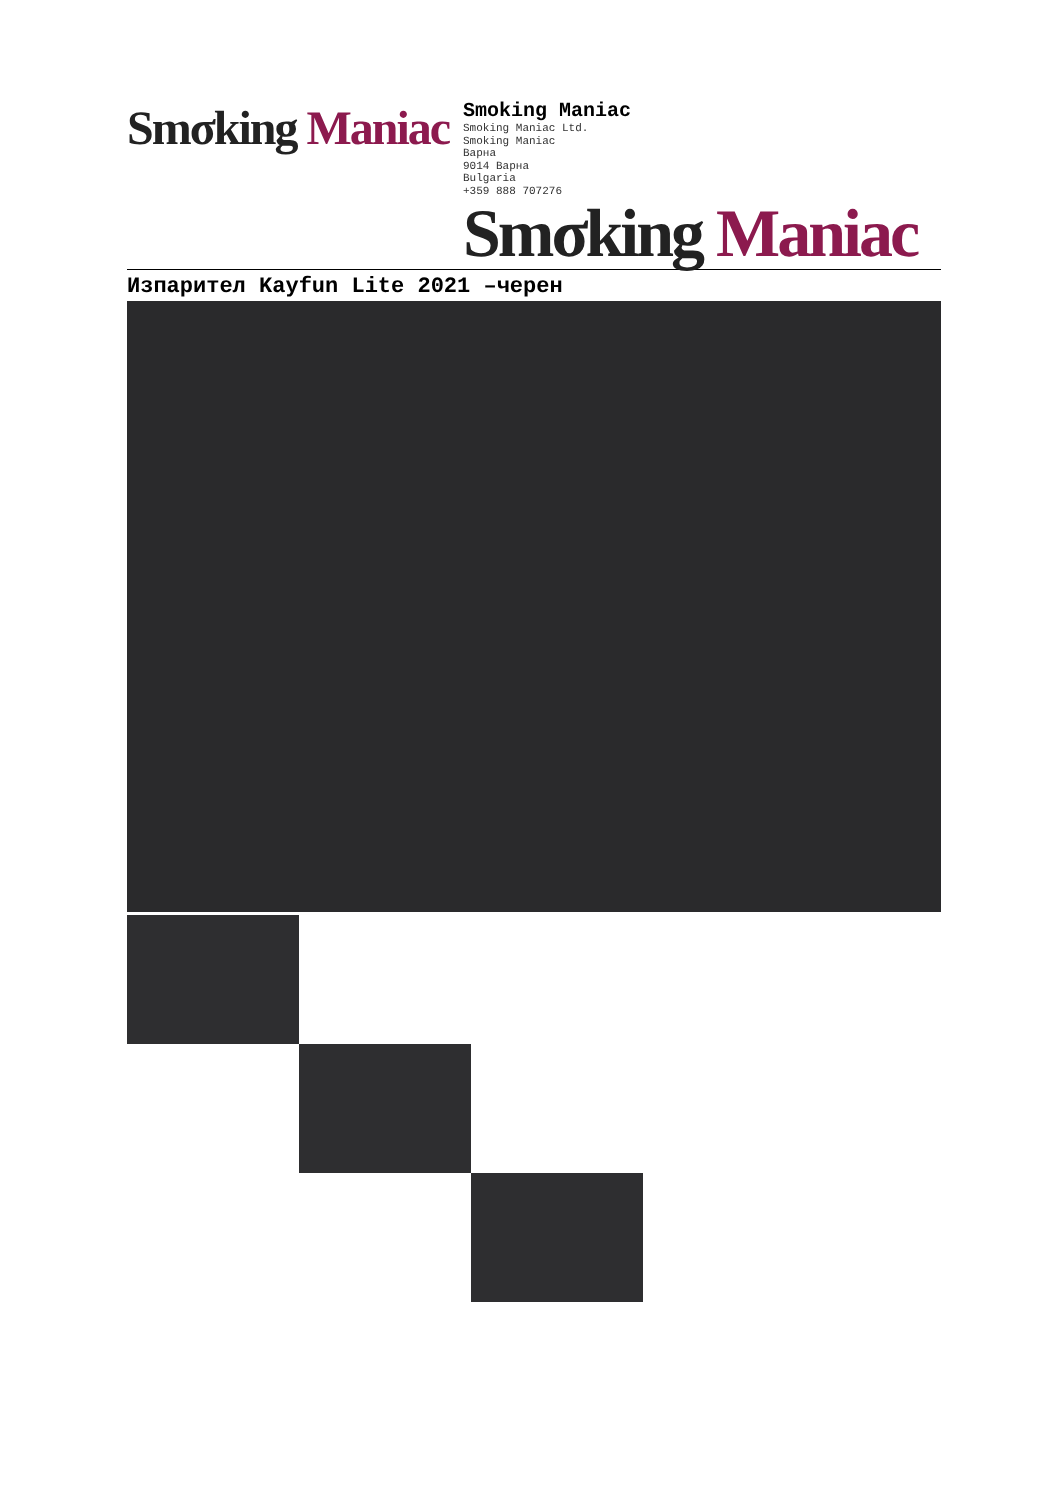Smσking Maniac
Smoking Maniac
Smoking Maniac Ltd.
Smoking Maniac
Варна
9014 Варна
Bulgaria
+359 888 707276
Smσking Maniac
Изпарител Kayfun Lite 2021 –черен